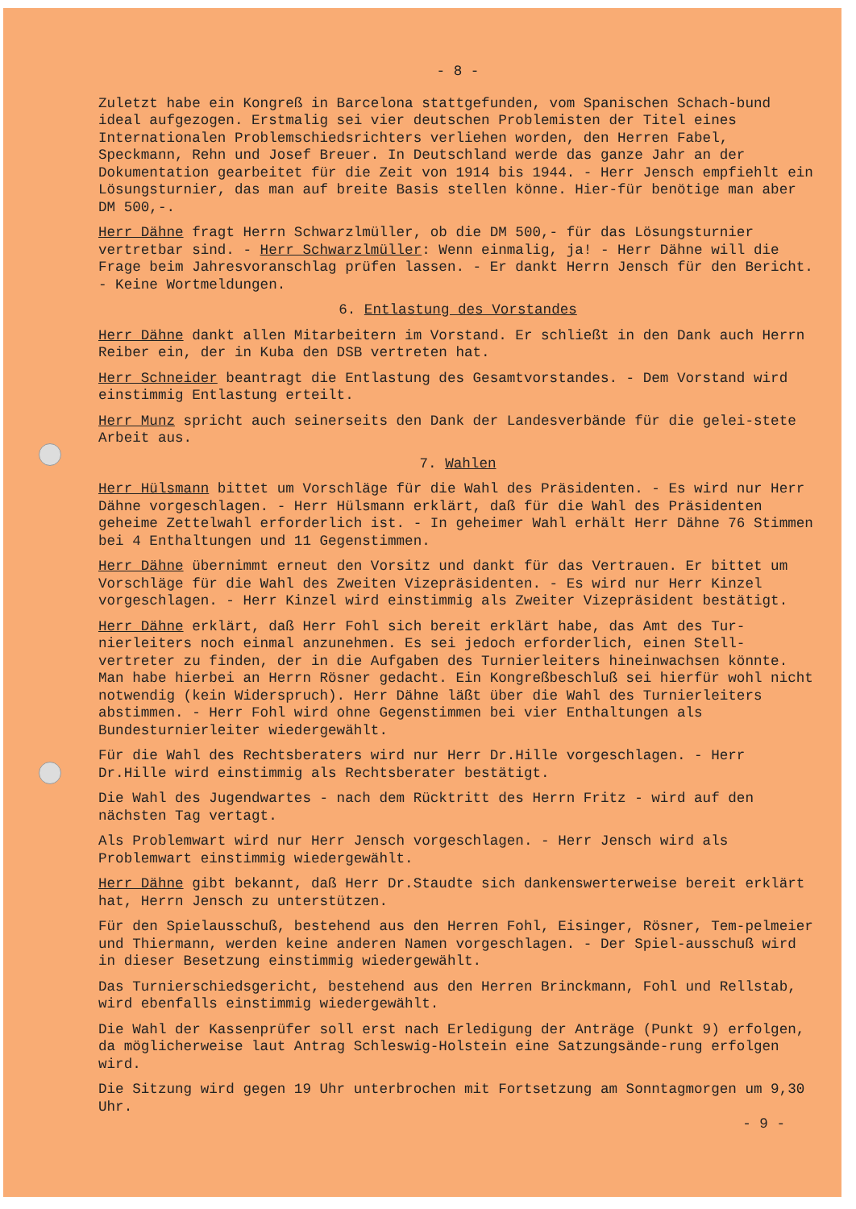- 8 -
Zuletzt habe ein Kongreß in Barcelona stattgefunden, vom Spanischen Schach-bund ideal aufgezogen. Erstmalig sei vier deutschen Problemisten der Titel eines Internationalen Problemschiedsrichters verliehen worden, den Herren Fabel, Speckmann, Rehn und Josef Breuer. In Deutschland werde das ganze Jahr an der Dokumentation gearbeitet für die Zeit von 1914 bis 1944. - Herr Jensch empfiehlt ein Lösungsturnier, das man auf breite Basis stellen könne. Hier-für benötige man aber DM 500,-.
Herr Dähne fragt Herrn Schwarzlmüller, ob die DM 500,- für das Lösungsturnier vertretbar sind. - Herr Schwarzlmüller: Wenn einmalig, ja! - Herr Dähne will die Frage beim Jahresvoranschlag prüfen lassen. - Er dankt Herrn Jensch für den Bericht. - Keine Wortmeldungen.
6. Entlastung des Vorstandes
Herr Dähne dankt allen Mitarbeitern im Vorstand. Er schließt in den Dank auch Herrn Reiber ein, der in Kuba den DSB vertreten hat.
Herr Schneider beantragt die Entlastung des Gesamtvorstandes. - Dem Vorstand wird einstimmig Entlastung erteilt.
Herr Munz spricht auch seinerseits den Dank der Landesverbände für die gelei-stete Arbeit aus.
7. Wahlen
Herr Hülsmann bittet um Vorschläge für die Wahl des Präsidenten. - Es wird nur Herr Dähne vorgeschlagen. - Herr Hülsmann erklärt, daß für die Wahl des Präsidenten geheime Zettelwahl erforderlich ist. - In geheimer Wahl erhält Herr Dähne 76 Stimmen bei 4 Enthaltungen und 11 Gegenstimmen.
Herr Dähne übernimmt erneut den Vorsitz und dankt für das Vertrauen. Er bittet um Vorschläge für die Wahl des Zweiten Vizepräsidenten. - Es wird nur Herr Kinzel vorgeschlagen. - Herr Kinzel wird einstimmig als Zweiter Vizepräsident bestätigt.
Herr Dähne erklärt, daß Herr Fohl sich bereit erklärt habe, das Amt des Tur-nierleiters noch einmal anzunehmen. Es sei jedoch erforderlich, einen Stell-vertreter zu finden, der in die Aufgaben des Turnierleiters hineinwachsen könnte. Man habe hierbei an Herrn Rösner gedacht. Ein Kongreßbeschluß sei hierfür wohl nicht notwendig (kein Widerspruch). Herr Dähne läßt über die Wahl des Turnierleiters abstimmen. - Herr Fohl wird ohne Gegenstimmen bei vier Enthaltungen als Bundesturnierleiter wiedergewählt.
Für die Wahl des Rechtsberaters wird nur Herr Dr.Hille vorgeschlagen. - Herr Dr.Hille wird einstimmig als Rechtsberater bestätigt.
Die Wahl des Jugendwartes - nach dem Rücktritt des Herrn Fritz - wird auf den nächsten Tag vertagt.
Als Problemwart wird nur Herr Jensch vorgeschlagen. - Herr Jensch wird als Problemwart einstimmig wiedergewählt.
Herr Dähne gibt bekannt, daß Herr Dr.Staudte sich dankenswerterweise bereit erklärt hat, Herrn Jensch zu unterstützen.
Für den Spielausschuß, bestehend aus den Herren Fohl, Eisinger, Rösner, Tem-pelmeier und Thiermann, werden keine anderen Namen vorgeschlagen. - Der Spiel-ausschuß wird in dieser Besetzung einstimmig wiedergewählt.
Das Turnierschiedsgericht, bestehend aus den Herren Brinckmann, Fohl und Rellstab, wird ebenfalls einstimmig wiedergewählt.
Die Wahl der Kassenprüfer soll erst nach Erledigung der Anträge (Punkt 9) erfolgen, da möglicherweise laut Antrag Schleswig-Holstein eine Satzungsände-rung erfolgen wird.
Die Sitzung wird gegen 19 Uhr unterbrochen mit Fortsetzung am Sonntagmorgen um 9,30 Uhr.
- 9 -